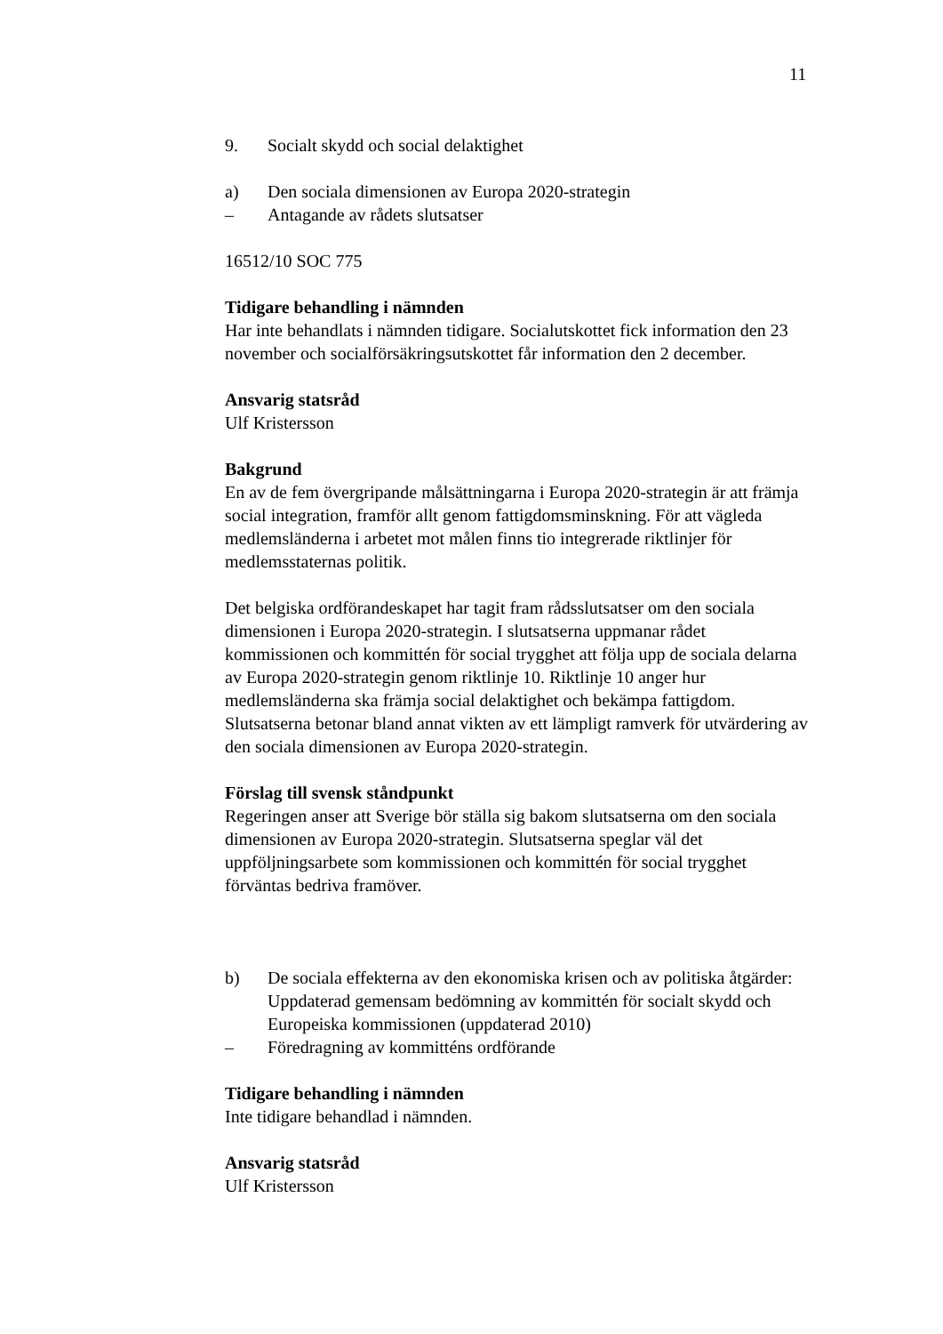11
9. Socialt skydd och social delaktighet
a) Den sociala dimensionen av Europa 2020-strategin
– Antagande av rådets slutsatser
16512/10 SOC 775
Tidigare behandling i nämnden
Har inte behandlats i nämnden tidigare. Socialutskottet fick information den 23 november och socialförsäkringsutskottet får information den 2 december.
Ansvarig statsråd
Ulf Kristersson
Bakgrund
En av de fem övergripande målsättningarna i Europa 2020-strategin är att främja social integration, framför allt genom fattigdomsminskning. För att vägleda medlemsländerna i arbetet mot målen finns tio integrerade riktlinjer för medlemsstaternas politik.
Det belgiska ordförandeskapet har tagit fram rådsslutsatser om den sociala dimensionen i Europa 2020-strategin. I slutsatserna uppmanar rådet kommissionen och kommittén för social trygghet att följa upp de sociala delarna av Europa 2020-strategin genom riktlinje 10. Riktlinje 10 anger hur medlemsländerna ska främja social delaktighet och bekämpa fattigdom. Slutsatserna betonar bland annat vikten av ett lämpligt ramverk för utvärdering av den sociala dimensionen av Europa 2020-strategin.
Förslag till svensk ståndpunkt
Regeringen anser att Sverige bör ställa sig bakom slutsatserna om den sociala dimensionen av Europa 2020-strategin. Slutsatserna speglar väl det uppföljningsarbete som kommissionen och kommittén för social trygghet förväntas bedriva framöver.
b) De sociala effekterna av den ekonomiska krisen och av politiska åtgärder: Uppdaterad gemensam bedömning av kommittén för socialt skydd och Europeiska kommissionen (uppdaterad 2010)
– Föredragning av kommitténs ordförande
Tidigare behandling i nämnden
Inte tidigare behandlad i nämnden.
Ansvarig statsråd
Ulf Kristersson